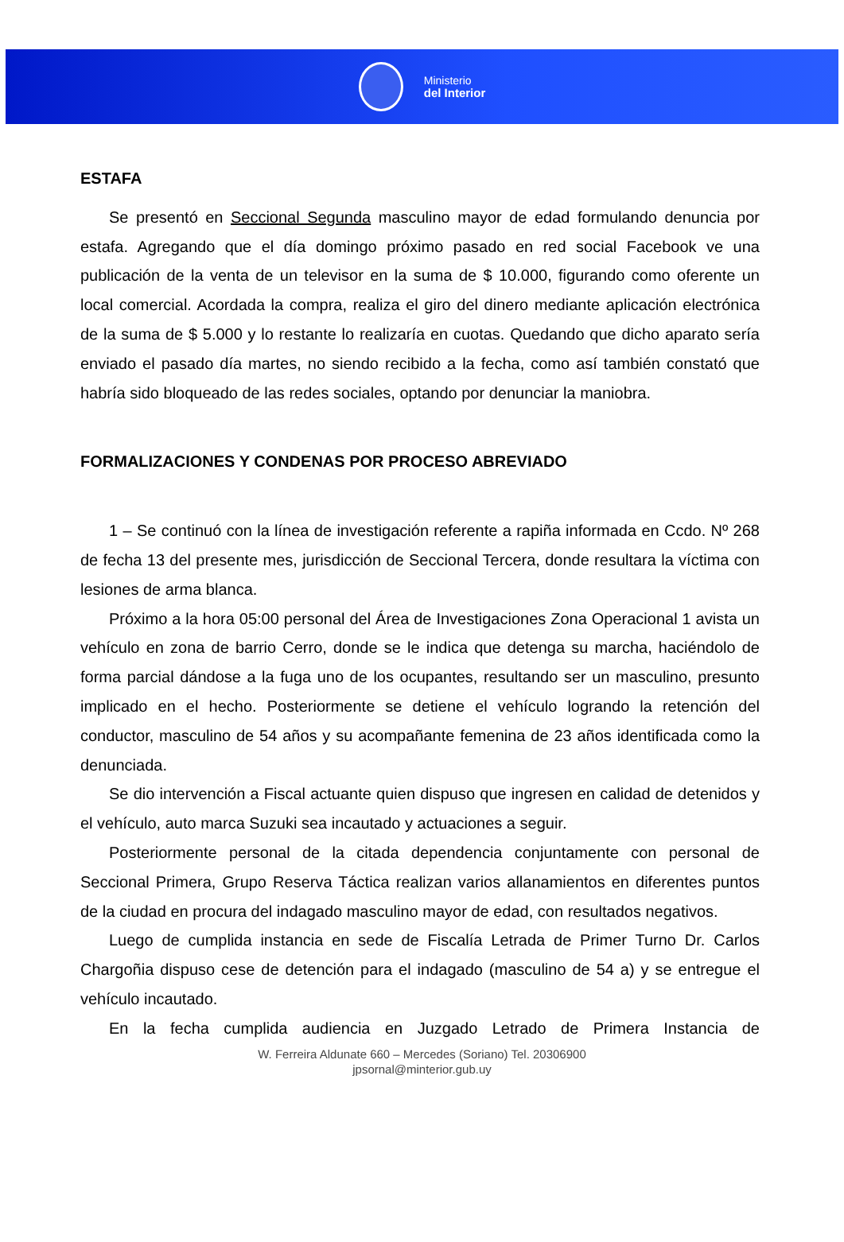Ministerio
del Interior
ESTAFA
Se presentó en Seccional Segunda masculino mayor de edad formulando denuncia por estafa. Agregando que el día domingo próximo pasado en red social Facebook ve una publicación de la venta de un televisor en la suma de $ 10.000, figurando como oferente un local comercial. Acordada la compra, realiza el giro del dinero mediante aplicación electrónica de la suma de $ 5.000 y lo restante lo realizaría en cuotas. Quedando que dicho aparato sería enviado el pasado día martes, no siendo recibido a la fecha, como así también constató que habría sido bloqueado de las redes sociales, optando por denunciar la maniobra.
FORMALIZACIONES Y CONDENAS POR PROCESO ABREVIADO
1 – Se continuó con la línea de investigación referente a rapiña informada en Ccdo. Nº 268 de fecha 13 del presente mes, jurisdicción de Seccional Tercera, donde resultara la víctima con lesiones de arma blanca.
Próximo a la hora 05:00 personal del Área de Investigaciones Zona Operacional 1 avista un vehículo en zona de barrio Cerro, donde se le indica que detenga su marcha, haciéndolo de forma parcial dándose a la fuga uno de los ocupantes, resultando ser un masculino, presunto implicado en el hecho. Posteriormente se detiene el vehículo logrando la retención del conductor, masculino de 54 años y su acompañante femenina de 23 años identificada como la denunciada.
Se dio intervención a Fiscal actuante quien dispuso que ingresen en calidad de detenidos y el vehículo, auto marca Suzuki sea incautado y actuaciones a seguir.
Posteriormente personal de la citada dependencia conjuntamente con personal de Seccional Primera, Grupo Reserva Táctica realizan varios allanamientos en diferentes puntos de la ciudad en procura del indagado masculino mayor de edad, con resultados negativos.
Luego de cumplida instancia en sede de Fiscalía Letrada de Primer Turno Dr. Carlos Chargoñia dispuso cese de detención para el indagado (masculino de 54 a) y se entregue el vehículo incautado.
En la fecha cumplida audiencia en Juzgado Letrado de Primera Instancia de
W. Ferreira Aldunate 660 – Mercedes (Soriano) Tel. 20306900
jpsornal@minterior.gub.uy